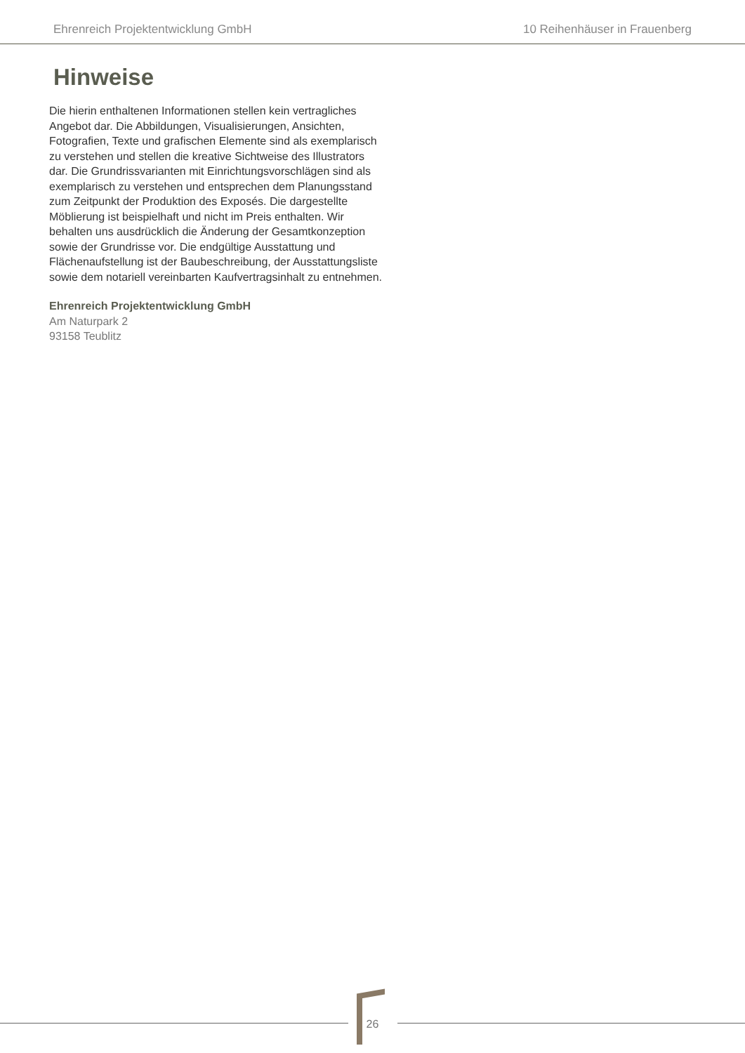Ehrenreich Projektentwicklung GmbH 10 Reihenhäuser in Frauenberg
Hinweise
Die hierin enthaltenen Informationen stellen kein vertragliches Angebot dar. Die Abbildungen, Visualisierungen, Ansichten, Fotografien, Texte und grafischen Elemente sind als exemplarisch zu verstehen und stellen die kreative Sichtweise des Illustrators dar. Die Grundrissvarianten mit Einrichtungsvorschlägen sind als exemplarisch zu verstehen und entsprechen dem Planungsstand zum Zeitpunkt der Produktion des Exposés. Die dargestellte Möblierung ist beispielhaft und nicht im Preis enthalten. Wir behalten uns ausdrücklich die Änderung der Gesamtkonzeption sowie der Grundrisse vor. Die endgültige Ausstattung und Flächenaufstellung ist der Baubeschreibung, der Ausstattungsliste sowie dem notariell vereinbarten Kaufvertragsinhalt zu entnehmen.
Ehrenreich Projektentwicklung GmbH
Am Naturpark 2
93158 Teublitz
26